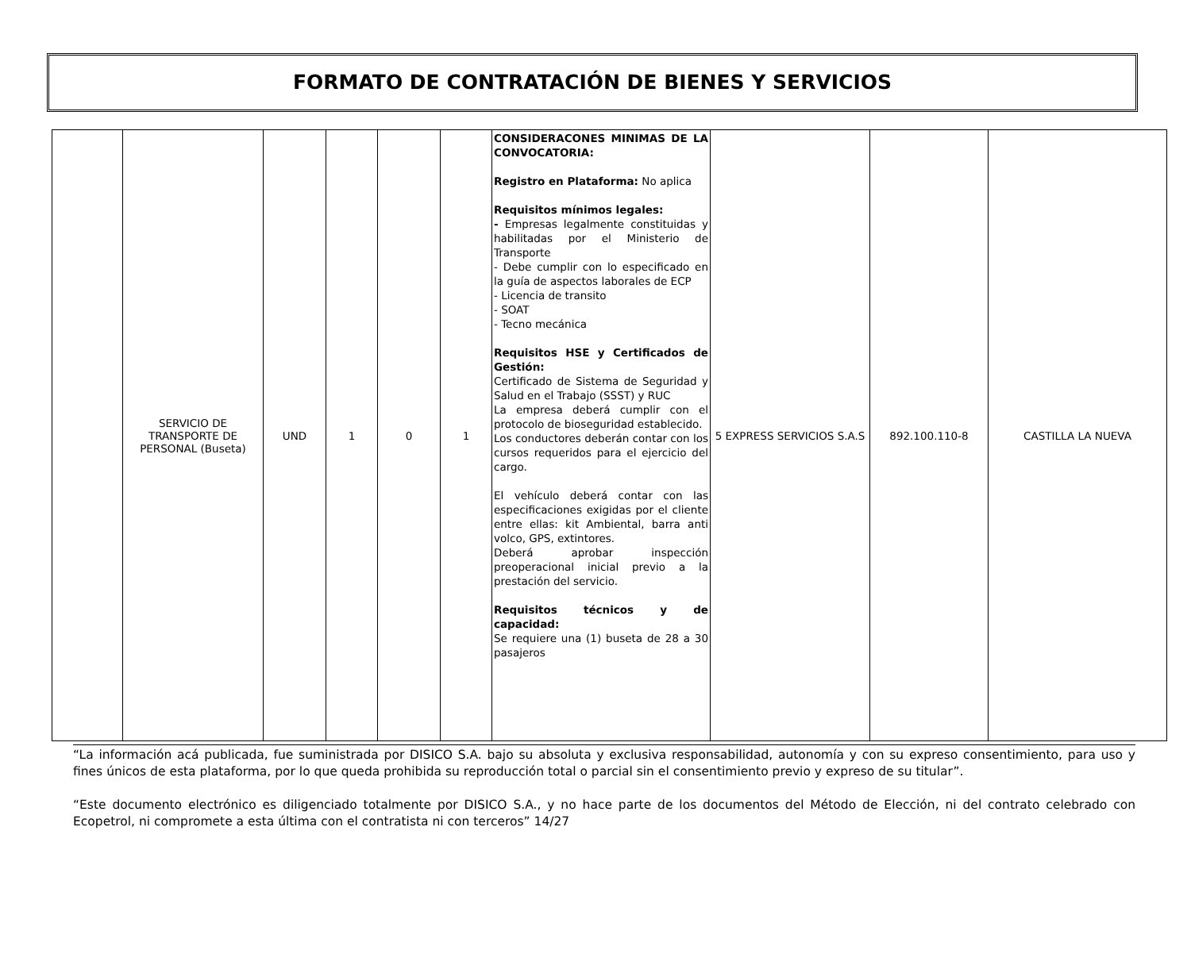FORMATO DE CONTRATACIÓN DE BIENES Y SERVICIOS
| | SERVICIO DE TRANSPORTE DE PERSONAL (Buseta) | UND | 1 | 0 | 1 | CONSIDERACONES MINIMAS DE LA CONVOCATORIA: Registro en Plataforma: No aplica Requisitos mínimos legales: - Empresas legalmente constituidas y habilitadas por el Ministerio de Transporte - Debe cumplir con lo especificado en la guía de aspectos laborales de ECP - Licencia de transito - SOAT - Tecno mecánica Requisitos HSE y Certificados de Gestión: Certificado de Sistema de Seguridad y Salud en el Trabajo (SSST) y RUC La empresa deberá cumplir con el protocolo de bioseguridad establecido. Los conductores deberán contar con los cursos requeridos para el ejercicio del cargo. El vehículo deberá contar con las especificaciones exigidas por el cliente entre ellas: kit Ambiental, barra anti volco, GPS, extintores. Deberá aprobar inspección preoperacional inicial previo a la prestación del servicio. Requisitos técnicos y de capacidad: Se requiere una (1) buseta de 28 a 30 pasajeros | 5 EXPRESS SERVICIOS S.A.S | 892.100.110-8 | CASTILLA LA NUEVA |
“La información acá publicada, fue suministrada por DISICO S.A. bajo su absoluta y exclusiva responsabilidad, autonomía y con su expreso consentimiento, para uso y fines únicos de esta plataforma, por lo que queda prohibida su reproducción total o parcial sin el consentimiento previo y expreso de su titular”.
“Este documento electrónico es diligenciado totalmente por DISICO S.A., y no hace parte de los documentos del Método de Elección, ni del contrato celebrado con Ecopetrol, ni compromete a esta última con el contratista ni con terceros” 14/27